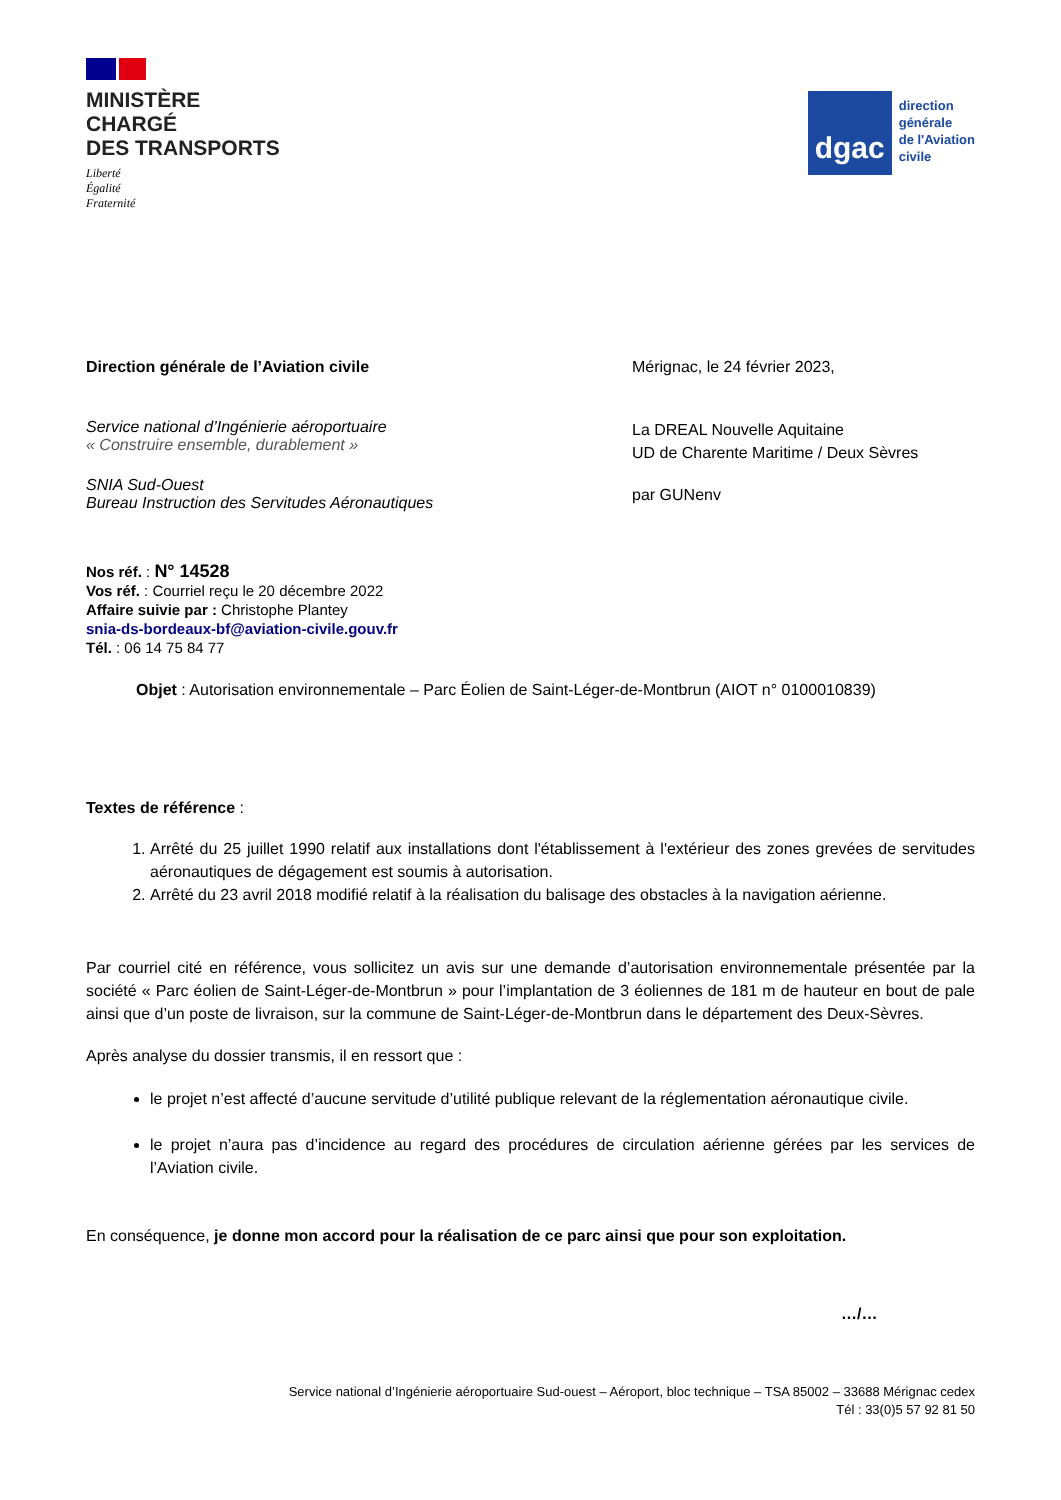MINISTÈRE
CHARGÉ
DES TRANSPORTS
Liberté
Égalité
Fraternité
dgac
direction
générale
de l'Aviation
civile
Direction générale de l’Aviation civile
Service national d’Ingénierie aéroportuaire
« Construire ensemble, durablement »
SNIA Sud-Ouest
Bureau Instruction des Servitudes Aéronautiques
Mérignac, le 24 février 2023,
La DREAL Nouvelle Aquitaine
UD de Charente Maritime / Deux Sèvres
par GUNenv
Nos réf. : N° 14528
Vos réf. : Courriel reçu le 20 décembre 2022
Affaire suivie par : Christophe Plantey
snia-ds-bordeaux-bf@aviation-civile.gouv.fr
Tél. : 06 14 75 84 77
Objet : Autorisation environnementale – Parc Éolien de Saint-Léger-de-Montbrun (AIOT n° 0100010839)
Textes de référence :
1. Arrêté du 25 juillet 1990 relatif aux installations dont l'établissement à l'extérieur des zones grevées de servitudes aéronautiques de dégagement est soumis à autorisation.
2. Arrêté du 23 avril 2018 modifié relatif à la réalisation du balisage des obstacles à la navigation aérienne.
Par courriel cité en référence, vous sollicitez un avis sur une demande d’autorisation environnementale présentée par la société « Parc éolien de Saint-Léger-de-Montbrun » pour l’implantation de 3 éoliennes de 181 m de hauteur en bout de pale ainsi que d’un poste de livraison, sur la commune de Saint-Léger-de-Montbrun dans le département des Deux-Sèvres.
Après analyse du dossier transmis, il en ressort que :
le projet n’est affecté d’aucune servitude d’utilité publique relevant de la réglementation aéronautique civile.
le projet n’aura pas d’incidence au regard des procédures de circulation aérienne gérées par les services de l’Aviation civile.
En conséquence, je donne mon accord pour la réalisation de ce parc ainsi que pour son exploitation.
…/…
Service national d’Ingénierie aéroportuaire Sud-ouest – Aéroport, bloc technique – TSA 85002 – 33688 Mérignac cedex
Tél : 33(0)5 57 92 81 50